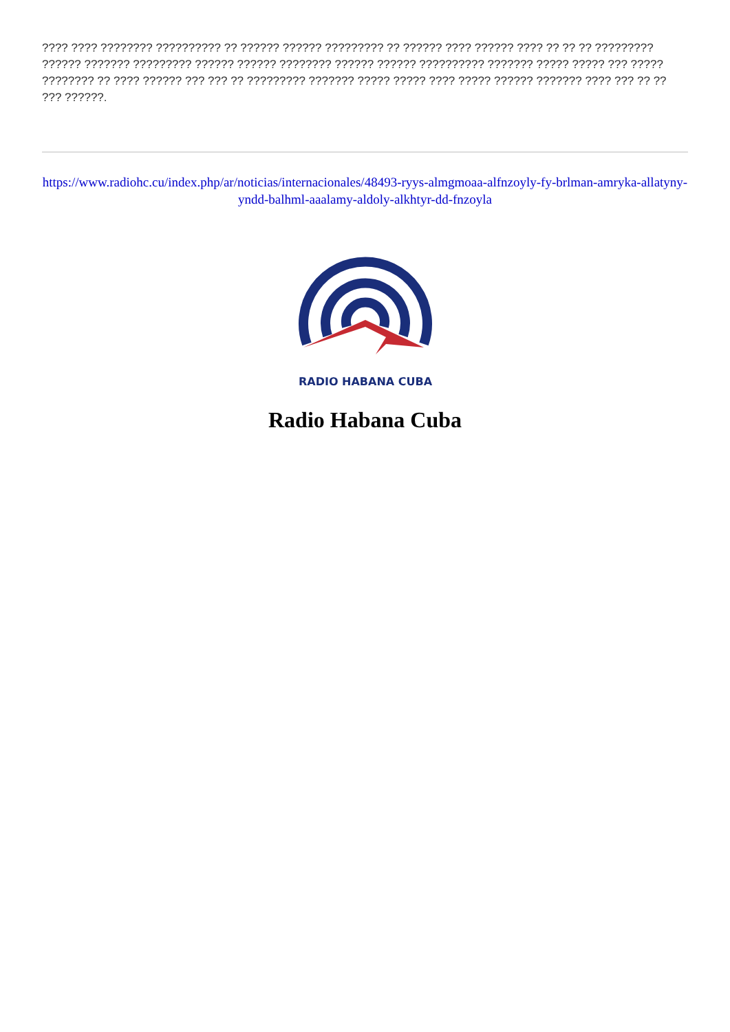???? ???? ???????? ?????????? ?? ?????? ?????? ????????? ?? ?????? ???? ?????? ???? ?? ?? ?? ????????? ?????? ??????? ????????? ?????? ?????? ???????? ?????? ?????? ?????????? ??????? ????? ????? ??? ????? ???????? ?? ???? ?????? ??? ??? ?? ????????? ??????? ????? ????? ???? ????? ?????? ??????? ???? ??? ?? ?? ??? ??????.
https://www.radiohc.cu/index.php/ar/noticias/internacionales/48493-ryys-almgmoaa-alfnzoyly-fy-brlman-amryka-allatyny-yndd-balhml-aaalamy-aldoly-alkhtyr-dd-fnzoyla
RADIO HABANA CUBA
Radio Habana Cuba